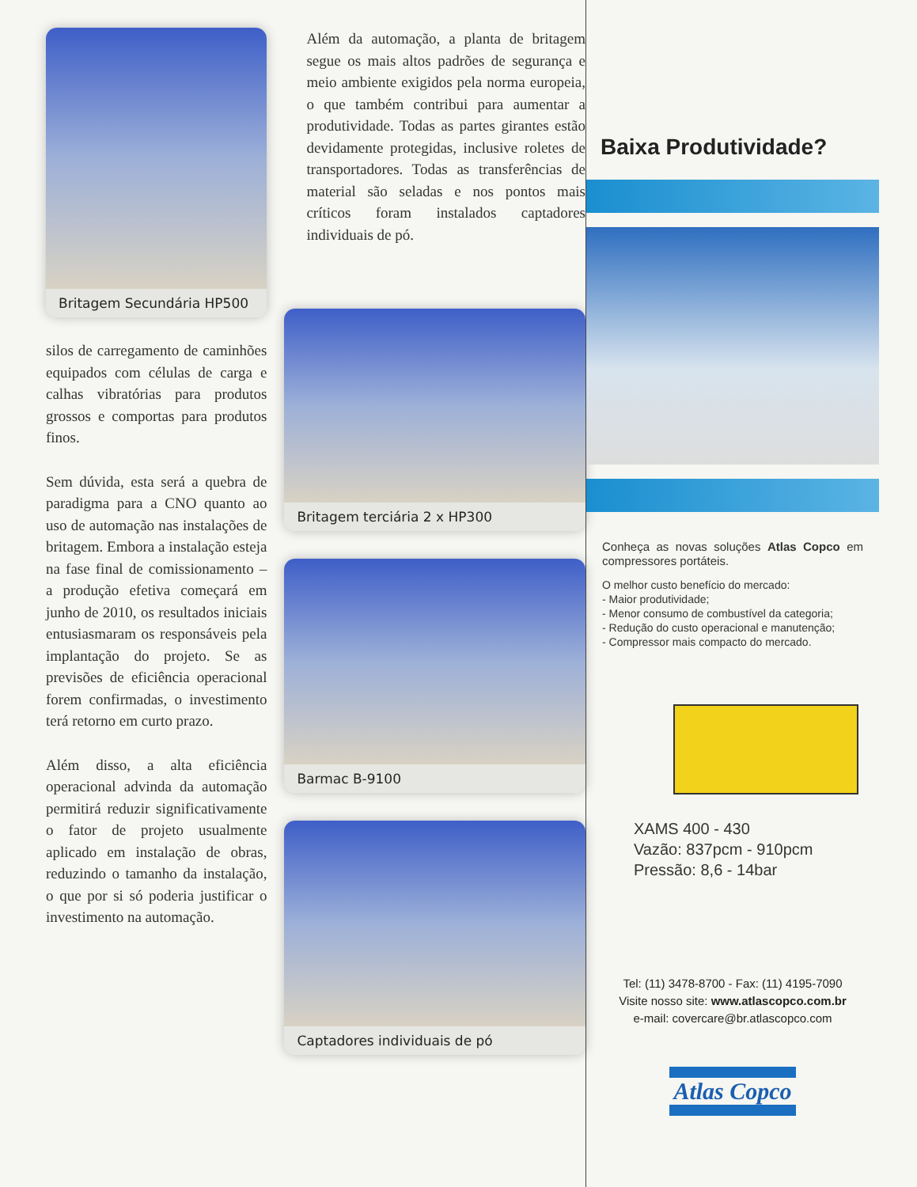Britagem Secundária HP500
silos de carregamento de caminhões equipados com células de carga e calhas vibratórias para produtos grossos e comportas para produtos finos.
Sem dúvida, esta será a quebra de paradigma para a CNO quanto ao uso de automação nas instalações de britagem. Embora a instalação esteja na fase final de comissionamento – a produção efetiva começará em junho de 2010, os resultados iniciais entusiasmaram os responsáveis pela implantação do projeto. Se as previsões de eficiência operacional forem confirmadas, o investimento terá retorno em curto prazo.
Além disso, a alta eficiência operacional advinda da automação permitirá reduzir significativamente o fator de projeto usualmente aplicado em instalação de obras, reduzindo o tamanho da instalação, o que por si só poderia justificar o investimento na automação.
Além da automação, a planta de britagem segue os mais altos padrões de segurança e meio ambiente exigidos pela norma europeia, o que também contribui para aumentar a produtividade. Todas as partes girantes estão devidamente protegidas, inclusive roletes de transportadores. Todas as transferências de material são seladas e nos pontos mais críticos foram instalados captadores individuais de pó.
Britagem terciária 2 x HP300
Barmac B-9100
Captadores individuais de pó
Baixa Produtividade?
Conheça as novas soluções Atlas Copco em compressores portáteis.
O melhor custo benefício do mercado:
- Maior produtividade;
- Menor consumo de combustível da categoria;
- Redução do custo operacional e manutenção;
- Compressor mais compacto do mercado.
XAMS 400 - 430
Vazão: 837pcm - 910pcm
Pressão: 8,6 - 14bar
Tel: (11) 3478-8700 - Fax: (11) 4195-7090
Visite nosso site: www.atlascopco.com.br
e-mail: covercare@br.atlascopco.com
Atlas Copco